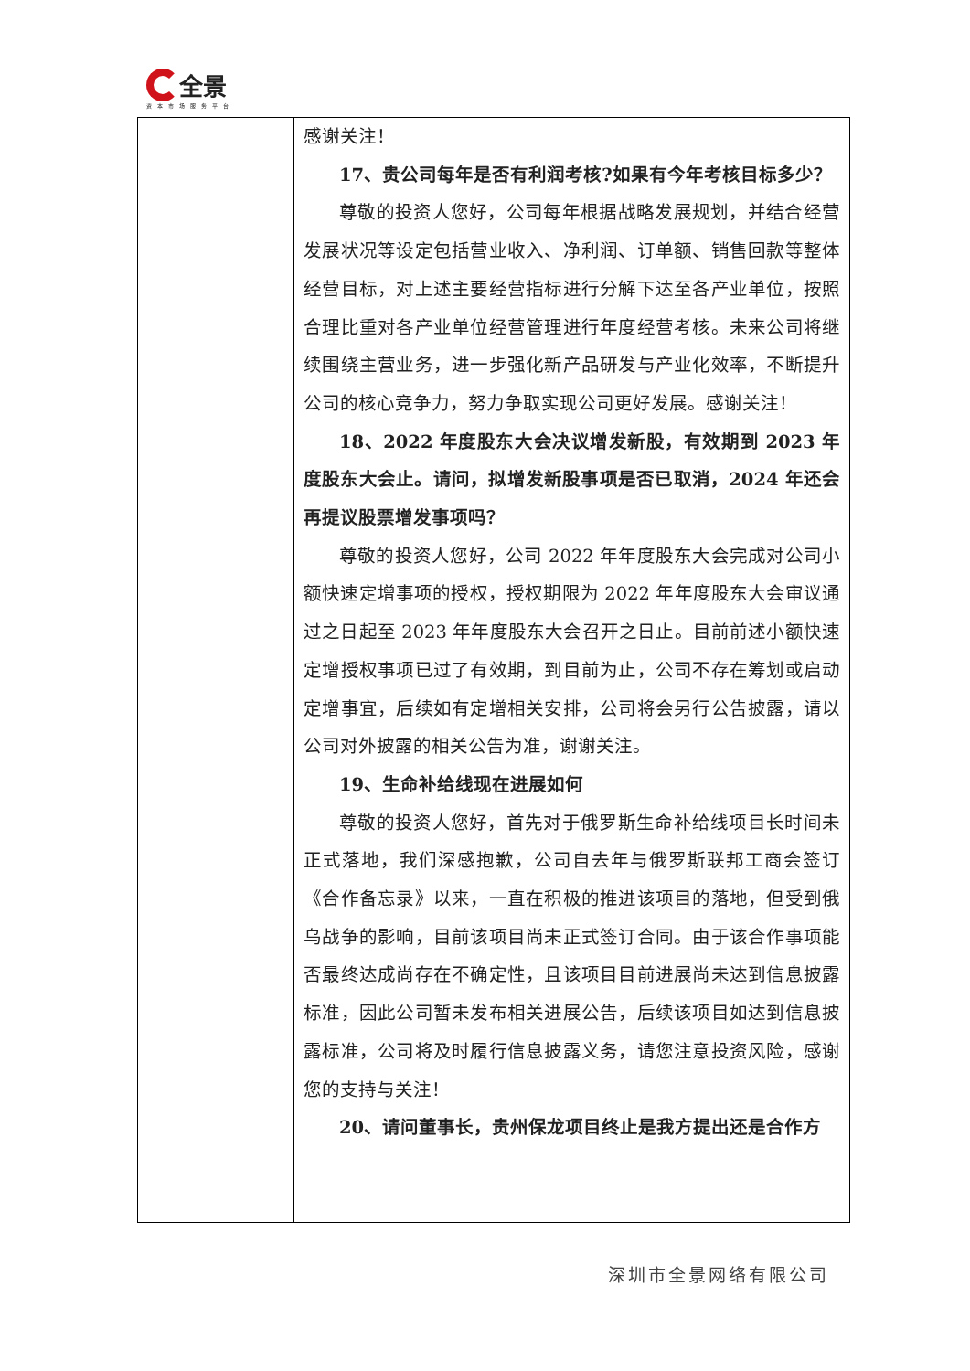全景
资本市场服务平台
| | 感谢关注！ 17、贵公司每年是否有利润考核?如果有今年考核目标多少？ 尊敬的投资人您好，公司每年根据战略发展规划，并结合经营发展状况等设定包括营业收入、净利润、订单额、销售回款等整体经营目标，对上述主要经营指标进行分解下达至各产业单位，按照合理比重对各产业单位经营管理进行年度经营考核。未来公司将继续围绕主营业务，进一步强化新产品研发与产业化效率，不断提升公司的核心竞争力，努力争取实现公司更好发展。感谢关注！ 18、2022 年度股东大会决议增发新股，有效期到 2023 年度股东大会止。请问，拟增发新股事项是否已取消，2024 年还会再提议股票增发事项吗？ 尊敬的投资人您好，公司 2022 年年度股东大会完成对公司小额快速定增事项的授权，授权期限为 2022 年年度股东大会审议通过之日起至 2023 年年度股东大会召开之日止。目前前述小额快速定增授权事项已过了有效期，到目前为止，公司不存在筹划或启动定增事宜，后续如有定增相关安排，公司将会另行公告披露，请以公司对外披露的相关公告为准，谢谢关注。 19、生命补给线现在进展如何 尊敬的投资人您好，首先对于俄罗斯生命补给线项目长时间未正式落地，我们深感抱歉，公司自去年与俄罗斯联邦工商会签订《合作备忘录》以来，一直在积极的推进该项目的落地，但受到俄乌战争的影响，目前该项目尚未正式签订合同。由于该合作事项能否最终达成尚存在不确定性，且该项目目前进展尚未达到信息披露标准，因此公司暂未发布相关进展公告，后续该项目如达到信息披露标准，公司将及时履行信息披露义务，请您注意投资风险，感谢您的支持与关注！ 20、请问董事长，贵州保龙项目终止是我方提出还是合作方 |
深圳市全景网络有限公司